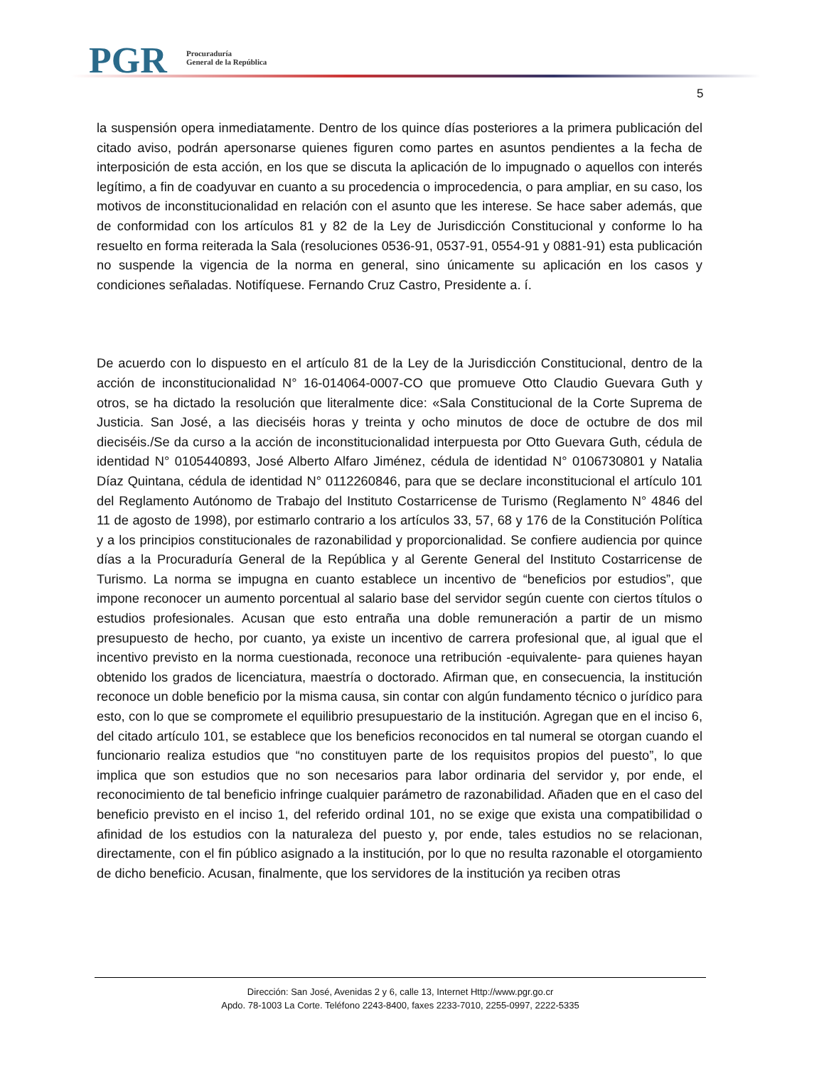PGR
Procuraduría
General de la República
5
la suspensión opera inmediatamente. Dentro de los quince días posteriores a la primera publicación del citado aviso, podrán apersonarse quienes figuren como partes en asuntos pendientes a la fecha de interposición de esta acción, en los que se discuta la aplicación de lo impugnado o aquellos con interés legítimo, a fin de coadyuvar en cuanto a su procedencia o improcedencia, o para ampliar, en su caso, los motivos de inconstitucionalidad en relación con el asunto que les interese. Se hace saber además, que de conformidad con los artículos 81 y 82 de la Ley de Jurisdicción Constitucional y conforme lo ha resuelto en forma reiterada la Sala (resoluciones 0536-91, 0537-91, 0554-91 y 0881-91) esta publicación no suspende la vigencia de la norma en general, sino únicamente su aplicación en los casos y condiciones señaladas. Notifíquese. Fernando Cruz Castro, Presidente a. í.
De acuerdo con lo dispuesto en el artículo 81 de la Ley de la Jurisdicción Constitucional, dentro de la acción de inconstitucionalidad N° 16-014064-0007-CO que promueve Otto Claudio Guevara Guth y otros, se ha dictado la resolución que literalmente dice: «Sala Constitucional de la Corte Suprema de Justicia. San José, a las dieciséis horas y treinta y ocho minutos de doce de octubre de dos mil dieciséis./Se da curso a la acción de inconstitucionalidad interpuesta por Otto Guevara Guth, cédula de identidad N° 0105440893, José Alberto Alfaro Jiménez, cédula de identidad N° 0106730801 y Natalia Díaz Quintana, cédula de identidad N° 0112260846, para que se declare inconstitucional el artículo 101 del Reglamento Autónomo de Trabajo del Instituto Costarricense de Turismo (Reglamento N° 4846 del 11 de agosto de 1998), por estimarlo contrario a los artículos 33, 57, 68 y 176 de la Constitución Política y a los principios constitucionales de razonabilidad y proporcionalidad. Se confiere audiencia por quince días a la Procuraduría General de la República y al Gerente General del Instituto Costarricense de Turismo. La norma se impugna en cuanto establece un incentivo de “beneficios por estudios”, que impone reconocer un aumento porcentual al salario base del servidor según cuente con ciertos títulos o estudios profesionales. Acusan que esto entraña una doble remuneración a partir de un mismo presupuesto de hecho, por cuanto, ya existe un incentivo de carrera profesional que, al igual que el incentivo previsto en la norma cuestionada, reconoce una retribución -equivalente- para quienes hayan obtenido los grados de licenciatura, maestría o doctorado. Afirman que, en consecuencia, la institución reconoce un doble beneficio por la misma causa, sin contar con algún fundamento técnico o jurídico para esto, con lo que se compromete el equilibrio presupuestario de la institución. Agregan que en el inciso 6, del citado artículo 101, se establece que los beneficios reconocidos en tal numeral se otorgan cuando el funcionario realiza estudios que “no constituyen parte de los requisitos propios del puesto”, lo que implica que son estudios que no son necesarios para labor ordinaria del servidor y, por ende, el reconocimiento de tal beneficio infringe cualquier parámetro de razonabilidad. Añaden que en el caso del beneficio previsto en el inciso 1, del referido ordinal 101, no se exige que exista una compatibilidad o afinidad de los estudios con la naturaleza del puesto y, por ende, tales estudios no se relacionan, directamente, con el fin público asignado a la institución, por lo que no resulta razonable el otorgamiento de dicho beneficio. Acusan, finalmente, que los servidores de la institución ya reciben otras
Dirección: San José, Avenidas 2 y 6, calle 13, Internet Http://www.pgr.go.cr
Apdo. 78-1003 La Corte. Teléfono 2243-8400, faxes 2233-7010, 2255-0997, 2222-5335